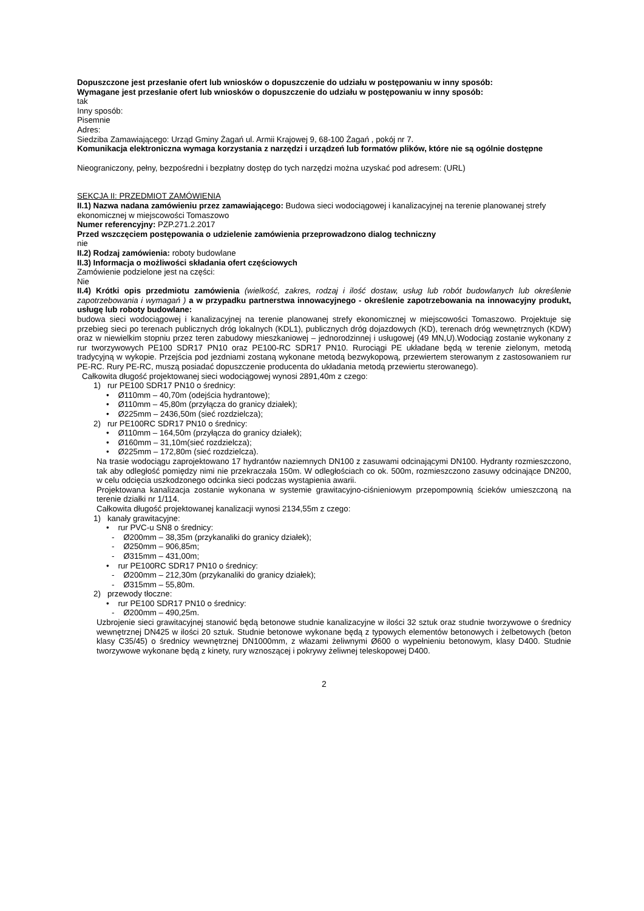Dopuszczone jest przesłanie ofert lub wniosków o dopuszczenie do udziału w postępowaniu w inny sposób:
Wymagane jest przesłanie ofert lub wniosków o dopuszczenie do udziału w postępowaniu w inny sposób:
tak
Inny sposób:
Pisemnie
Adres:
Siedziba Zamawiającego: Urząd Gminy Żagań ul. Armii Krajowej 9, 68-100 Żagań , pokój nr 7.
Komunikacja elektroniczna wymaga korzystania z narzędzi i urządzeń lub formatów plików, które nie są ogólnie dostępne
Nieograniczony, pełny, bezpośredni i bezpłatny dostęp do tych narzędzi można uzyskać pod adresem: (URL)
SEKCJA II: PRZEDMIOT ZAMÓWIENIA
II.1) Nazwa nadana zamówieniu przez zamawiającego: Budowa sieci wodociągowej i kanalizacyjnej na terenie planowanej strefy ekonomicznej w miejscowości Tomaszowo
Numer referencyjny: PZP.271.2.2017
Przed wszczęciem postępowania o udzielenie zamówienia przeprowadzono dialog techniczny
nie
II.2) Rodzaj zamówienia: roboty budowlane
II.3) Informacja o możliwości składania ofert częściowych
Zamówienie podzielone jest na części:
Nie
II.4) Krótki opis przedmiotu zamówienia (wielkość, zakres, rodzaj i ilość dostaw, usług lub robót budowlanych lub określenie zapotrzebowania i wymagań ) a w przypadku partnerstwa innowacyjnego - określenie zapotrzebowania na innowacyjny produkt, usługę lub roboty budowlane:
budowa sieci wodociągowej i kanalizacyjnej na terenie planowanej strefy ekonomicznej w miejscowości Tomaszowo. Projektuje się przebieg sieci po terenach publicznych dróg lokalnych (KDL1), publicznych dróg dojazdowych (KD), terenach dróg wewnętrznych (KDW) oraz w niewielkim stopniu przez teren zabudowy mieszkaniowej – jednorodzinnej i usługowej (49 MN,U).Wodociąg zostanie wykonany z rur tworzywowych PE100 SDR17 PN10 oraz PE100-RC SDR17 PN10. Rurociągi PE układane będą w terenie zielonym, metodą tradycyjną w wykopie. Przejścia pod jezdniami zostaną wykonane metodą bezwykopową, przewiertem sterowanym z zastosowaniem rur PE-RC. Rury PE-RC, muszą posiadać dopuszczenie producenta do układania metodą przewiertu sterowanego).
Całkowita długość projektowanej sieci wodociągowej wynosi 2891,40m z czego:
1) rur PE100 SDR17 PN10 o średnicy:
• Ø110mm – 40,70m (odejścia hydrantowe);
• Ø110mm – 45,80m (przyłącza do granicy działek);
• Ø225mm – 2436,50m (sieć rozdzielcza);
2) rur PE100RC SDR17 PN10 o średnicy:
• Ø110mm – 164,50m (przyłącza do granicy działek);
• Ø160mm – 31,10m(sieć rozdzielcza);
• Ø225mm – 172,80m (sieć rozdzielcza).
Na trasie wodociągu zaprojektowano 17 hydrantów naziemnych DN100 z zasuwami odcinającymi DN100. Hydranty rozmieszczono, tak aby odległość pomiędzy nimi nie przekraczała 150m. W odległościach co ok. 500m, rozmieszczono zasuwy odcinające DN200, w celu odcięcia uszkodzonego odcinka sieci podczas wystąpienia awarii.
Projektowana kanalizacja zostanie wykonana w systemie grawitacyjno-ciśnieniowym przepompownią ścieków umieszczoną na terenie działki nr 1/114.
Całkowita długość projektowanej kanalizacji wynosi 2134,55m z czego:
1) kanały grawitacyjne:
• rur PVC-u SN8 o średnicy:
- Ø200mm – 38,35m (przykanaliki do granicy działek);
- Ø250mm – 906,85m;
- Ø315mm – 431,00m;
• rur PE100RC SDR17 PN10 o średnicy:
- Ø200mm – 212,30m (przykanaliki do granicy działek);
- Ø315mm – 55,80m.
2) przewody tłoczne:
• rur PE100 SDR17 PN10 o średnicy:
- Ø200mm – 490,25m.
Uzbrojenie sieci grawitacyjnej stanowić będą betonowe studnie kanalizacyjne w ilości 32 sztuk oraz studnie tworzywowe o średnicy wewnętrznej DN425 w ilości 20 sztuk. Studnie betonowe wykonane będą z typowych elementów betonowych i żelbetowych (beton klasy C35/45) o średnicy wewnętrznej DN1000mm, z włazami żeliwnymi Ø600 o wypełnieniu betonowym, klasy D400. Studnie tworzywowe wykonane będą z kinety, rury wznoszącej i pokrywy żeliwnej teleskopowej D400.
2